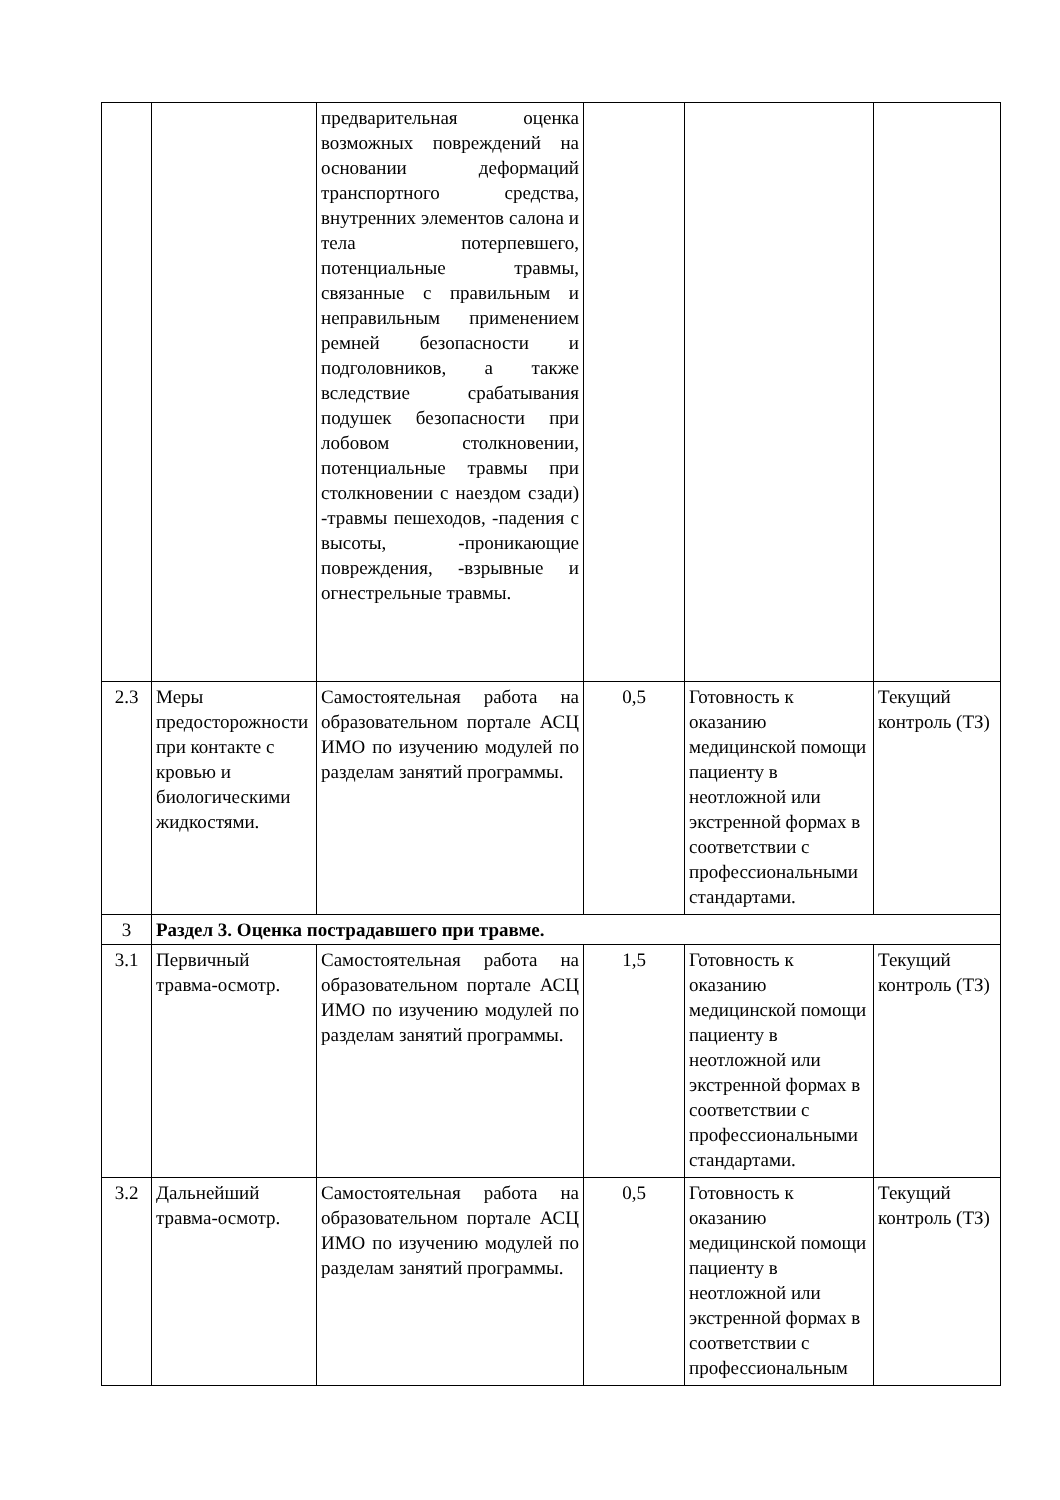| | | предварительная оценка возможных повреждений на основании деформаций транспортного средства, внутренних элементов салона и тела потерпевшего, потенциальные травмы, связанные с правильным и неправильным применением ремней безопасности и подголовников, а также вследствие срабатывания подушек безопасности при лобовом столкновении, потенциальные травмы при столкновении с наездом сзади) -травмы пешеходов, -падения с высоты, -проникающие повреждения, -взрывные и огнестрельные травмы. | | | |
| 2.3 | Меры предосторожности при контакте с кровью и биологическими жидкостями. | Самостоятельная работа на образовательном портале АСЦ ИМО по изучению модулей по разделам занятий программы. | 0,5 | Готовность к оказанию медицинской помощи пациенту в неотложной или экстренной формах в соответствии с профессиональными стандартами. | Текущий контроль (ТЗ) |
| 3 | Раздел 3. Оценка пострадавшего при травме. | | | | |
| 3.1 | Первичный травма-осмотр. | Самостоятельная работа на образовательном портале АСЦ ИМО по изучению модулей по разделам занятий программы. | 1,5 | Готовность к оказанию медицинской помощи пациенту в неотложной или экстренной формах в соответствии с профессиональными стандартами. | Текущий контроль (ТЗ) |
| 3.2 | Дальнейший травма-осмотр. | Самостоятельная работа на образовательном портале АСЦ ИМО по изучению модулей по разделам занятий программы. | 0,5 | Готовность к оказанию медицинской помощи пациенту в неотложной или экстренной формах в соответствии с профессиональным | Текущий контроль (ТЗ) |